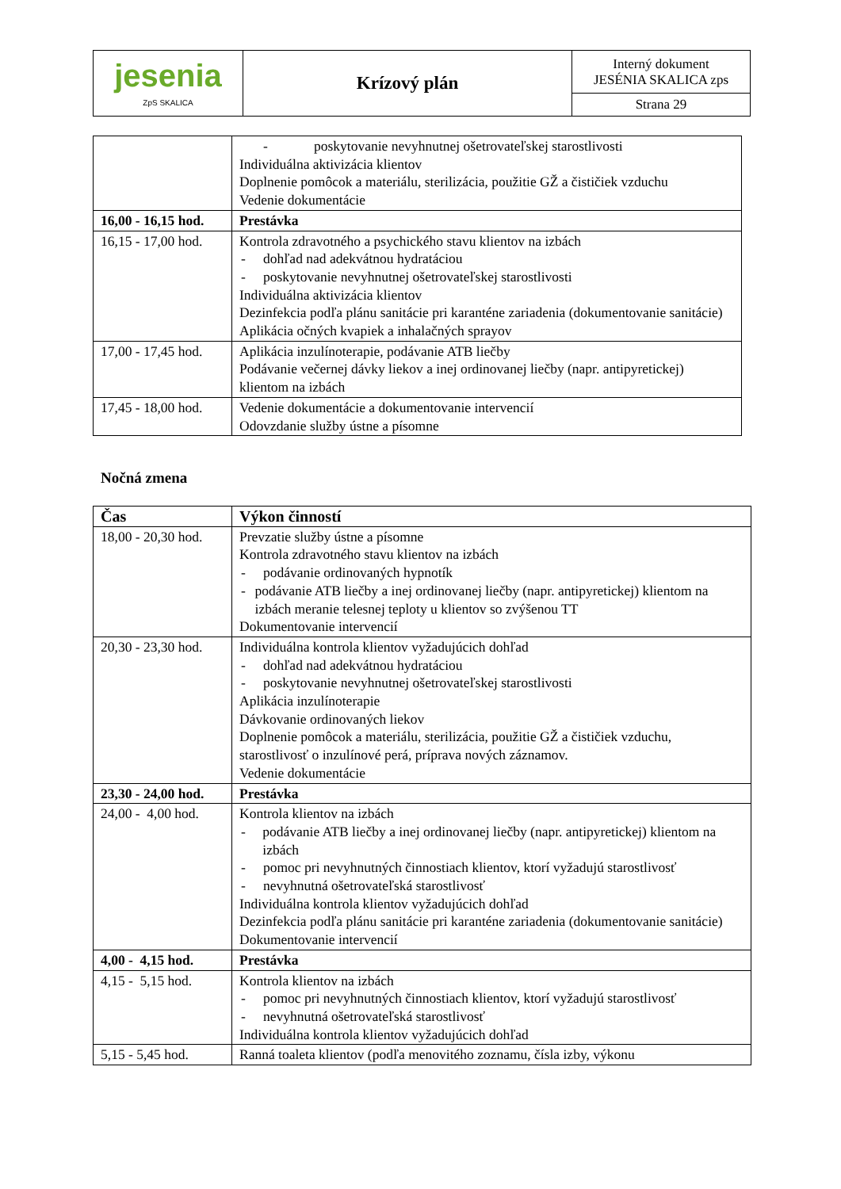| jesenia ZpS SKALICA | Krízový plán | Interný dokument JESÉNIA SKALICA zps |
| | | Strana 29 |
| | - poskytovanie nevyhnutnej ošetrovateľskej starostlivosti Individuálna aktivizácia klientov Doplnenie pomôcok a materiálu, sterilizácia, použitie GŽ a čističiek vzduchu Vedenie dokumentácie |
| 16,00 - 16,15 hod. | Prestávka |
| 16,15 - 17,00 hod. | Kontrola zdravotného a psychického stavu klientov na izbách - dohľad nad adekvátnou hydratáciou - poskytovanie nevyhnutnej ošetrovateľskej starostlivosti Individuálna aktivizácia klientov Dezinfekcia podľa plánu sanitácie pri karanténe zariadenia (dokumentovanie sanitácie) Aplikácia očných kvapiek a inhalačných sprayov |
| 17,00 - 17,45 hod. | Aplikácia inzulínoterapie, podávanie ATB liečby Podávanie večernej dávky liekov a inej ordinovanej liečby (napr. antipyretickej) klientom na izbách |
| 17,45 - 18,00 hod. | Vedenie dokumentácie a dokumentovanie intervencií Odovzdanie služby ústne a písomne |
Nočná zmena
| Čas | Výkon činností |
| 18,00 - 20,30 hod. | Prevzatie služby ústne a písomne Kontrola zdravotného stavu klientov na izbách - podávanie ordinovaných hypnotík - podávanie ATB liečby a inej ordinovanej liečby (napr. antipyretickej) klientom na izbách meranie telesnej teploty u klientov so zvýšenou TT Dokumentovanie intervencií |
| 20,30 - 23,30 hod. | Individuálna kontrola klientov vyžadujúcich dohľad - dohľad nad adekvátnou hydratáciou - poskytovanie nevyhnutnej ošetrovateľskej starostlivosti Aplikácia inzulínoterapie Dávkovanie ordinovaných liekov Doplnenie pomôcok a materiálu, sterilizácia, použitie GŽ a čističiek vzduchu, starostlivosť o inzulínové perá, príprava nových záznamov. Vedenie dokumentácie |
| 23,30 - 24,00 hod. | Prestávka |
| 24,00 - 4,00 hod. | Kontrola klientov na izbách - podávanie ATB liečby a inej ordinovanej liečby (napr. antipyretickej) klientom na izbách - pomoc pri nevyhnutných činnostiach klientov, ktorí vyžadujú starostlivosť - nevyhnutná ošetrovateľská starostlivosť Individuálna kontrola klientov vyžadujúcich dohľad Dezinfekcia podľa plánu sanitácie pri karanténe zariadenia (dokumentovanie sanitácie) Dokumentovanie intervencií |
| 4,00 - 4,15 hod. | Prestávka |
| 4,15 - 5,15 hod. | Kontrola klientov na izbách - pomoc pri nevyhnutných činnostiach klientov, ktorí vyžadujú starostlivosť - nevyhnutná ošetrovateľská starostlivosť Individuálna kontrola klientov vyžadujúcich dohľad |
| 5,15 - 5,45 hod. | Ranná toaleta klientov (podľa menovitého zoznamu, čísla izby, výkonu |